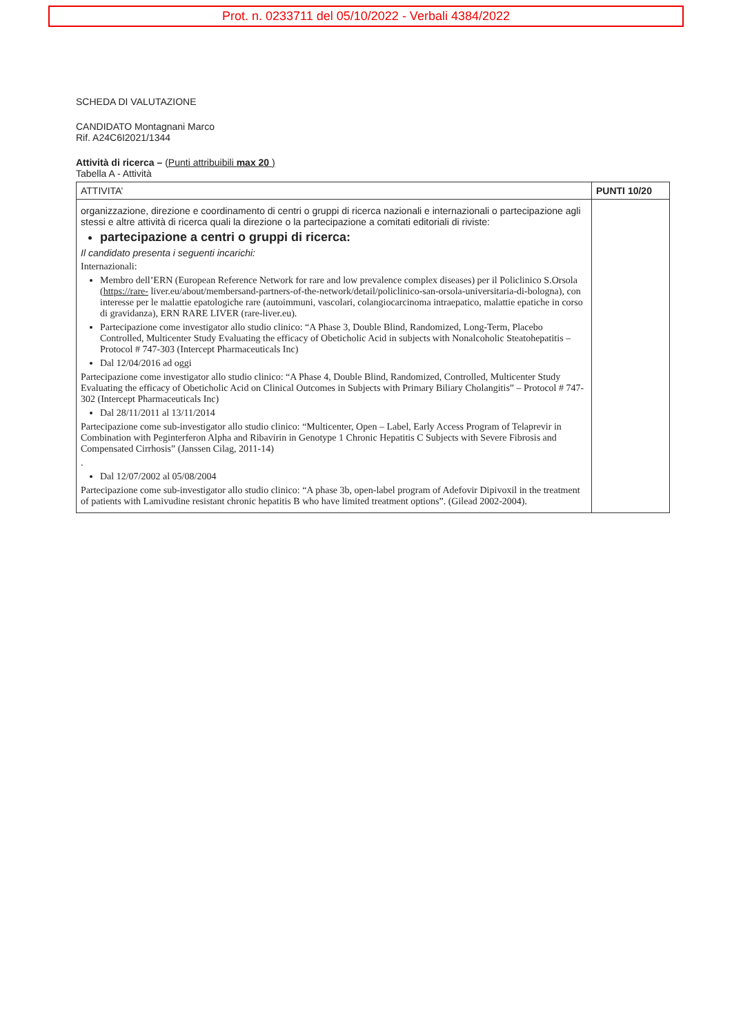Prot. n. 0233711 del 05/10/2022 - Verbali 4384/2022
SCHEDA DI VALUTAZIONE
CANDIDATO Montagnani Marco
Rif. A24C6I2021/1344
Attività di ricerca – (Punti attribuibili max 20 )
Tabella A - Attività
| ATTIVITA’ | PUNTI 10/20 |
| --- | --- |
| organizzazione, direzione e coordinamento di centri o gruppi di ricerca nazionali e internazionali o partecipazione agli stessi e altre attività di ricerca quali la direzione o la partecipazione a comitati editoriali di riviste: partecipazione a centri o gruppi di ricerca: Il candidato presenta i seguenti incarichi: Internazionali: Membro dell’ERN (European Reference Network for rare and low prevalence complex diseases) per il Policlinico S.Orsola ( https://rare- liver.eu/about/membersand-partners-of-the-network/detail/policlinico-san-orsola-universitaria-di-bologna), con interesse per le malattie epatologiche rare (autoimmuni, vascolari, colangiocarcinoma intraepatico, malattie epatiche in corso di gravidanza), ERN RARE LIVER (rare-liver.eu). Partecipazione come investigator allo studio clinico: “A Phase 3, Double Blind, Randomized, Long-Term, Placebo Controlled, Multicenter Study Evaluating the efficacy of Obeticholic Acid in subjects with Nonalcoholic Steatohepatitis –Protocol # 747-303 (Intercept Pharmaceuticals Inc) Dal 12/04/2016 ad oggi Partecipazione come investigator allo studio clinico: “A Phase 4, Double Blind, Randomized, Controlled, Multicenter Study Evaluating the efficacy of Obeticholic Acid on Clinical Outcomes in Subjects with Primary Biliary Cholangitis” – Protocol # 747-302 (Intercept Pharmaceuticals Inc) Dal 28/11/2011 al 13/11/2014 Partecipazione come sub-investigator allo studio clinico: “Multicenter, Open – Label, Early Access Program of Telaprevir in Combination with Peginterferon Alpha and Ribavirin in Genotype 1 Chronic Hepatitis C Subjects with Severe Fibrosis and Compensated Cirrhosis” (Janssen Cilag, 2011-14) . Dal 12/07/2002 al 05/08/2004 Partecipazione come sub-investigator allo studio clinico: “A phase 3b, open-label program of Adefovir Dipivoxil in the treatment of patients with Lamivudine resistant chronic hepatitis B who have limited treatment options”. (Gilead 2002-2004). | |